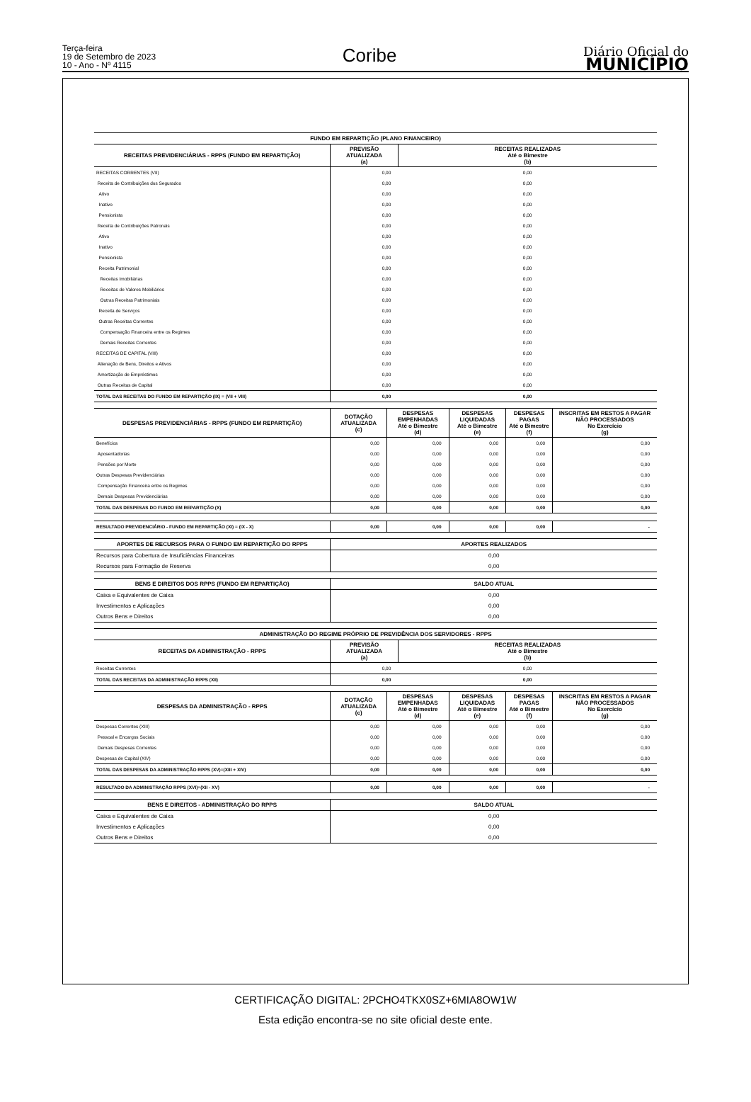Terça-feira
19 de Setembro de 2023
10 - Ano - Nº 4115
Coribe
Diário Oficial do
MUNICÍPIO
| FUNDO EM REPARTIÇÃO (PLANO FINANCEIRO) | | |
| --- | --- | --- |
| RECEITAS PREVIDENCIÁRIAS - RPPS (FUNDO EM REPARTIÇÃO) | PREVISÃO ATUALIZADA (a) | RECEITAS REALIZADAS Até o Bimestre (b) |
| RECEITAS CORRENTES (VII) | 0,00 | 0,00 |
| Receita de Contribuições dos Segurados | 0,00 | 0,00 |
| Ativo | 0,00 | 0,00 |
| Inativo | 0,00 | 0,00 |
| Pensionista | 0,00 | 0,00 |
| Receita de Contribuições Patronais | 0,00 | 0,00 |
| Ativo | 0,00 | 0,00 |
| Inativo | 0,00 | 0,00 |
| Pensionista | 0,00 | 0,00 |
| Receita Patrimonial | 0,00 | 0,00 |
| Receitas Imobiliárias | 0,00 | 0,00 |
| Receitas de Valores Mobiliários | 0,00 | 0,00 |
| Outras Receitas Patrimoniais | 0,00 | 0,00 |
| Receita de Serviços | 0,00 | 0,00 |
| Outras Receitas Correntes | 0,00 | 0,00 |
| Compensação Financeira entre os Regimes | 0,00 | 0,00 |
| Demais Receitas Correntes | 0,00 | 0,00 |
| RECEITAS DE CAPITAL (VIII) | 0,00 | 0,00 |
| Alienação de Bens, Direitos e Ativos | 0,00 | 0,00 |
| Amortização de Empréstimos | 0,00 | 0,00 |
| Outras Receitas de Capital | 0,00 | 0,00 |
| TOTAL DAS RECEITAS DO FUNDO EM REPARTIÇÃO (IX) = (VII + VIII) | 0,00 | 0,00 |
| DESPESAS PREVIDENCIÁRIAS - RPPS (FUNDO EM REPARTIÇÃO) | DOTAÇÃO ATUALIZADA (c) | DESPESAS EMPENHADAS Até o Bimestre (d) | DESPESAS LIQUIDADAS Até o Bimestre (e) | DESPESAS PAGAS Até o Bimestre (f) | INSCRITAS EM RESTOS A PAGAR NÃO PROCESSADOS No Exercício (g) |
| --- | --- | --- | --- | --- | --- |
| Benefícios | 0,00 | 0,00 | 0,00 | 0,00 | 0,00 |
| Aposentadorias | 0,00 | 0,00 | 0,00 | 0,00 | 0,00 |
| Pensões por Morte | 0,00 | 0,00 | 0,00 | 0,00 | 0,00 |
| Outras Despesas Previdenciárias | 0,00 | 0,00 | 0,00 | 0,00 | 0,00 |
| Compensação Financeira entre os Regimes | 0,00 | 0,00 | 0,00 | 0,00 | 0,00 |
| Demais Despesas Previdenciárias | 0,00 | 0,00 | 0,00 | 0,00 | 0,00 |
| TOTAL DAS DESPESAS DO FUNDO EM REPARTIÇÃO (X) | 0,00 | 0,00 | 0,00 | 0,00 | 0,00 |
| RESULTADO PREVIDENCIÁRIO - FUNDO EM REPARTIÇÃO (XI) = (IX - X) | 0,00 | 0,00 | 0,00 | 0,00 | - |
| APORTES DE RECURSOS PARA O FUNDO EM REPARTIÇÃO DO RPPS | APORTES REALIZADOS |
| --- | --- |
| Recursos para Cobertura de Insuficiências Financeiras | 0,00 |
| Recursos para Formação de Reserva | 0,00 |
| BENS E DIREITOS DOS RPPS (FUNDO EM REPARTIÇÃO) | SALDO ATUAL |
| --- | --- |
| Caixa e Equivalentes de Caixa | 0,00 |
| Investimentos e Aplicações | 0,00 |
| Outros Bens e Direitos | 0,00 |
| ADMINISTRAÇÃO DO REGIME PRÓPRIO DE PREVIDÊNCIA DOS SERVIDORES - RPPS | | |
| --- | --- | --- |
| RECEITAS DA ADMINISTRAÇÃO - RPPS | PREVISÃO ATUALIZADA (a) | RECEITAS REALIZADAS Até o Bimestre (b) |
| Receitas Correntes | 0,00 | 0,00 |
| TOTAL DAS RECEITAS DA ADMINISTRAÇÃO RPPS (XII) | 0,00 | 0,00 |
| DESPESAS DA ADMINISTRAÇÃO - RPPS | DOTAÇÃO ATUALIZADA (c) | DESPESAS EMPENHADAS Até o Bimestre (d) | DESPESAS LIQUIDADAS Até o Bimestre (e) | DESPESAS PAGAS Até o Bimestre (f) | INSCRITAS EM RESTOS A PAGAR NÃO PROCESSADOS No Exercício (g) |
| --- | --- | --- | --- | --- | --- |
| Despesas Correntes (XIII) | 0,00 | 0,00 | 0,00 | 0,00 | 0,00 |
| Pessoal e Encargos Sociais | 0,00 | 0,00 | 0,00 | 0,00 | 0,00 |
| Demais Despesas Correntes | 0,00 | 0,00 | 0,00 | 0,00 | 0,00 |
| Despesas de Capital (XIV) | 0,00 | 0,00 | 0,00 | 0,00 | 0,00 |
| TOTAL DAS DESPESAS DA ADMINISTRAÇÃO RPPS (XV)=(XIII + XIV) | 0,00 | 0,00 | 0,00 | 0,00 | 0,00 |
| RESULTADO DA ADMINISTRAÇÃO RPPS (XVI)=(XII - XV) | 0,00 | 0,00 | 0,00 | 0,00 | - |
| BENS E DIREITOS - ADMINISTRAÇÃO DO RPPS | SALDO ATUAL |
| --- | --- |
| Caixa e Equivalentes de Caixa | 0,00 |
| Investimentos e Aplicações | 0,00 |
| Outros Bens e Direitos | 0,00 |
CERTIFICAÇÃO DIGITAL: 2PCHO4TKX0SZ+6MIA8OW1W
Esta edição encontra-se no site oficial deste ente.